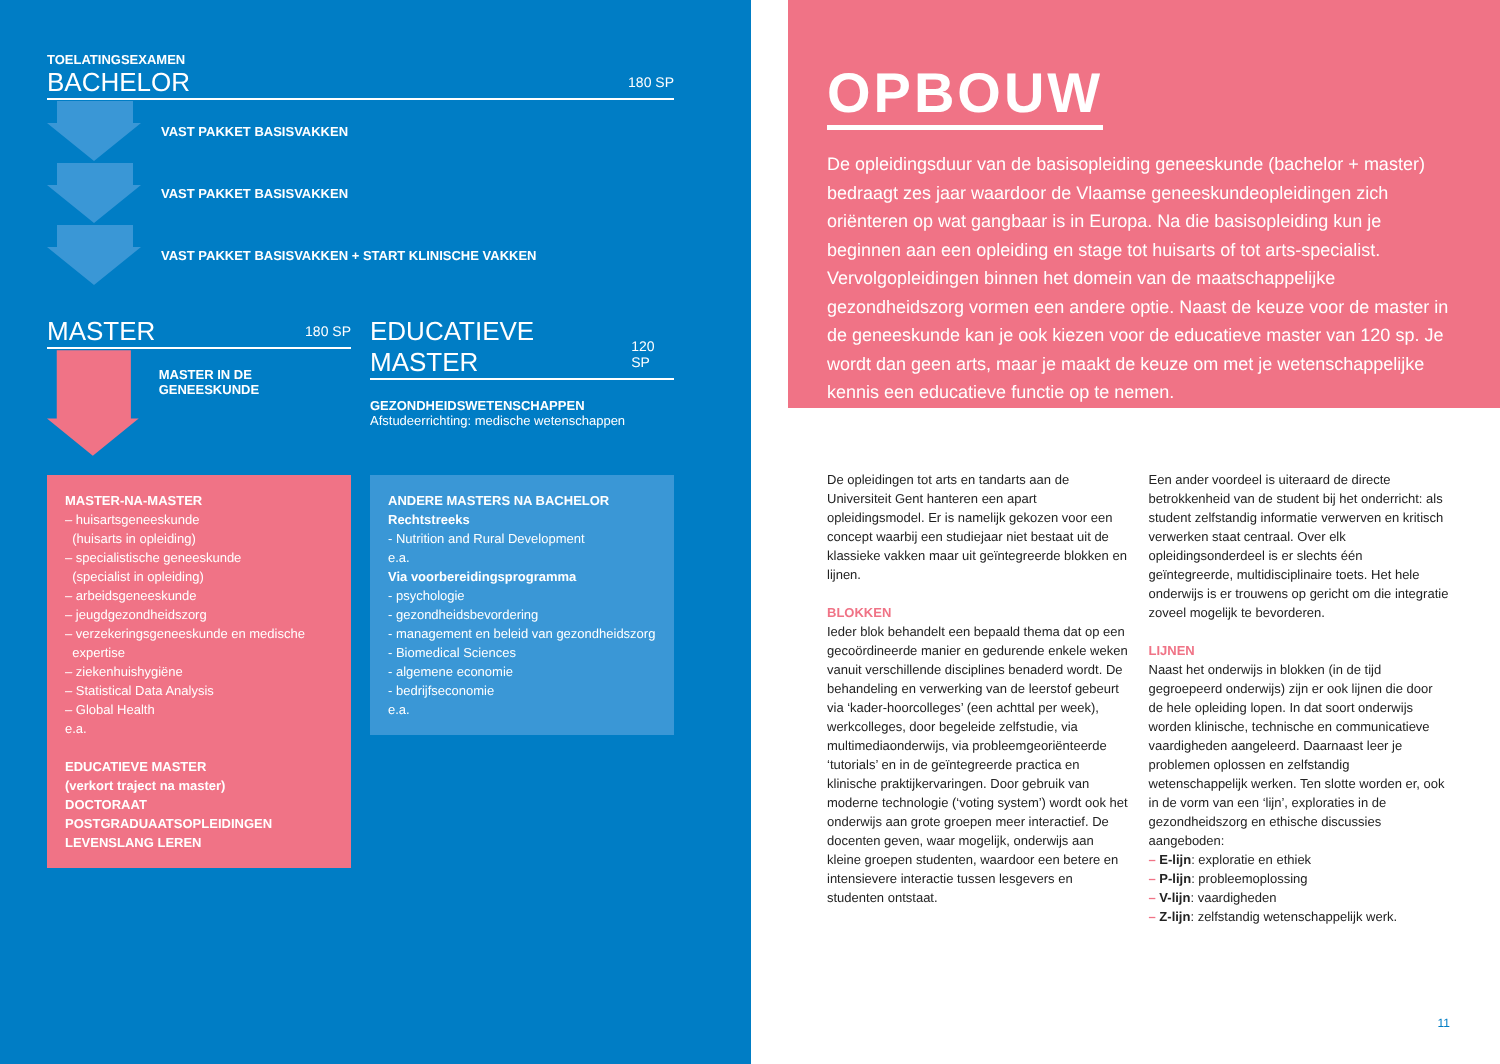TOELATINGSEXAMEN
BACHELOR 180 SP
VAST PAKKET BASISVAKKEN
VAST PAKKET BASISVAKKEN
VAST PAKKET BASISVAKKEN + START KLINISCHE VAKKEN
MASTER 180 SP
MASTER IN DE GENEESKUNDE
EDUCATIEVE MASTER 120 SP
GEZONDHEIDSWETENSCHAPPEN
Afstudeerrichting: medische wetenschappen
MASTER-NA-MASTER
– huisartsgeneeskunde
(huisarts in opleiding)
– specialistische geneeskunde
(specialist in opleiding)
– arbeidsgeneeskunde
– jeugdgezondheidszorg
– verzekeringsgeneeskunde en medische
expertise
– ziekenhuishygiëne
– Statistical Data Analysis
– Global Health
e.a.
EDUCATIEVE MASTER
(verkort traject na master)
DOCTORAAT
POSTGRADUAATSOPLEIDINGEN
LEVENSLANG LEREN
ANDERE MASTERS NA BACHELOR
Rechtstreeks
- Nutrition and Rural Development
e.a.
Via voorbereidingsprogramma
- psychologie
- gezondheidsbevordering
- management en beleid van gezondheidszorg
- Biomedical Sciences
- algemene economie
- bedrijfseconomie
e.a.
OPBOUW
De opleidingsduur van de basisopleiding geneeskunde (bachelor + master) bedraagt zes jaar waardoor de Vlaamse geneeskundeopleidingen zich oriënteren op wat gangbaar is in Europa. Na die basisopleiding kun je beginnen aan een opleiding en stage tot huisarts of tot arts-specialist. Vervolgopleidingen binnen het domein van de maatschappelijke gezondheidszorg vormen een andere optie. Naast de keuze voor de master in de geneeskunde kan je ook kiezen voor de educatieve master van 120 sp. Je wordt dan geen arts, maar je maakt de keuze om met je wetenschappelijke kennis een educatieve functie op te nemen.
De opleidingen tot arts en tandarts aan de Universiteit Gent hanteren een apart opleidingsmodel. Er is namelijk gekozen voor een concept waarbij een studiejaar niet bestaat uit de klassieke vakken maar uit geïntegreerde blokken en lijnen.
BLOKKEN
Ieder blok behandelt een bepaald thema dat op een gecoördineerde manier en gedurende enkele weken vanuit verschillende disciplines benaderd wordt. De behandeling en verwerking van de leerstof gebeurt via ‘kader-hoorcolleges’ (een achttal per week), werkcolleges, door begeleide zelfstudie, via multimediaonderwijs, via probleemgeoriënteerde ‘tutorials’ en in de geïntegreerde practica en klinische praktijkervaringen. Door gebruik van moderne technologie (‘voting system’) wordt ook het onderwijs aan grote groepen meer interactief. De docenten geven, waar mogelijk, onderwijs aan kleine groepen studenten, waardoor een betere en intensievere interactie tussen lesgevers en studenten ontstaat.
Een ander voordeel is uiteraard de directe betrokkenheid van de student bij het onderricht: als student zelfstandig informatie verwerven en kritisch verwerken staat centraal. Over elk opleidingsonderdeel is er slechts één geïntegreerde, multidisciplinaire toets. Het hele onderwijs is er trouwens op gericht om die integratie zoveel mogelijk te bevorderen.
LIJNEN
Naast het onderwijs in blokken (in de tijd gegroepeerd onderwijs) zijn er ook lijnen die door de hele opleiding lopen. In dat soort onderwijs worden klinische, technische en communicatieve vaardigheden aangeleerd. Daarnaast leer je problemen oplossen en zelfstandig wetenschappelijk werken. Ten slotte worden er, ook in de vorm van een ‘lijn’, exploraties in de gezondheidszorg en ethische discussies aangeboden:
– E-lijn: exploratie en ethiek
– P-lijn: probleemoplossing
– V-lijn: vaardigheden
– Z-lijn: zelfstandig wetenschappelijk werk.
11